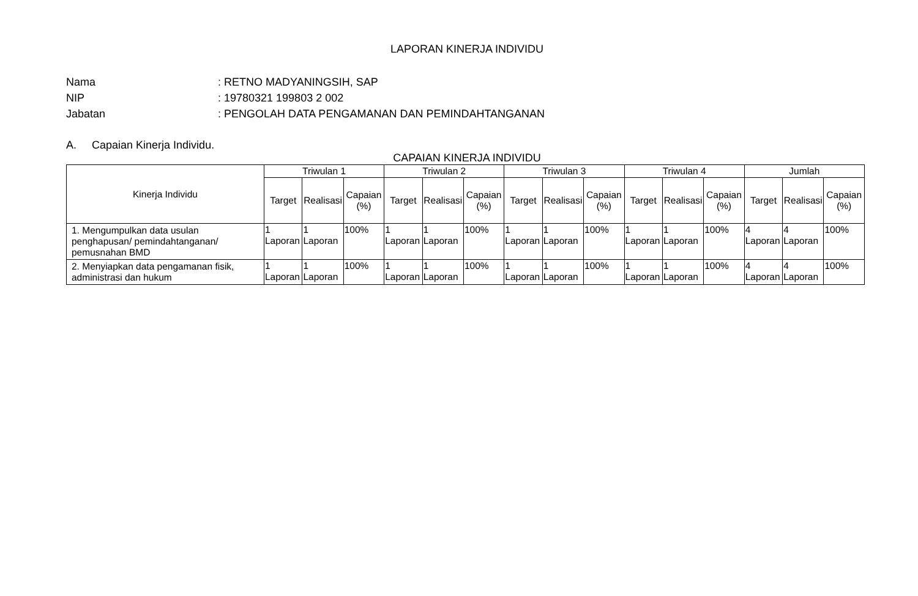LAPORAN KINERJA INDIVIDU
Nama: RETNO MADYANINGSIH, SAP
NIP: 19780321 199803 2 002
Jabatan: PENGOLAH DATA PENGAMANAN DAN PEMINDAHTANGANAN
A. Capaian Kinerja Individu.
CAPAIAN KINERJA INDIVIDU
| Kinerja Individu | Triwulan 1 | | | Triwulan 2 | | | Triwulan 3 | | | Triwulan 4 | | | Jumlah | | |
| --- | --- | --- | --- | --- | --- | --- | --- | --- | --- | --- | --- | --- | --- | --- | --- |
| | Target | Realisasi | Capaian (%) | Target | Realisasi | Capaian (%) | Target | Realisasi | Capaian (%) | Target | Realisasi | Capaian (%) | Target | Realisasi | Capaian (%) |
| 1. Mengumpulkan data usulan penghapusan/ pemindahtanganan/ pemusnahan BMD | 1 Laporan | 1 Laporan | 100% | 1 Laporan | 1 Laporan | 100% | 1 Laporan | 1 Laporan | 100% | 1 Laporan | 1 Laporan | 100% | 4 Laporan | 4 Laporan | 100% |
| 2. Menyiapkan data pengamanan fisik, administrasi dan hukum | 1 Laporan | 1 Laporan | 100% | 1 Laporan | 1 Laporan | 100% | 1 Laporan | 1 Laporan | 100% | 1 Laporan | 1 Laporan | 100% | 4 Laporan | 4 Laporan | 100% |